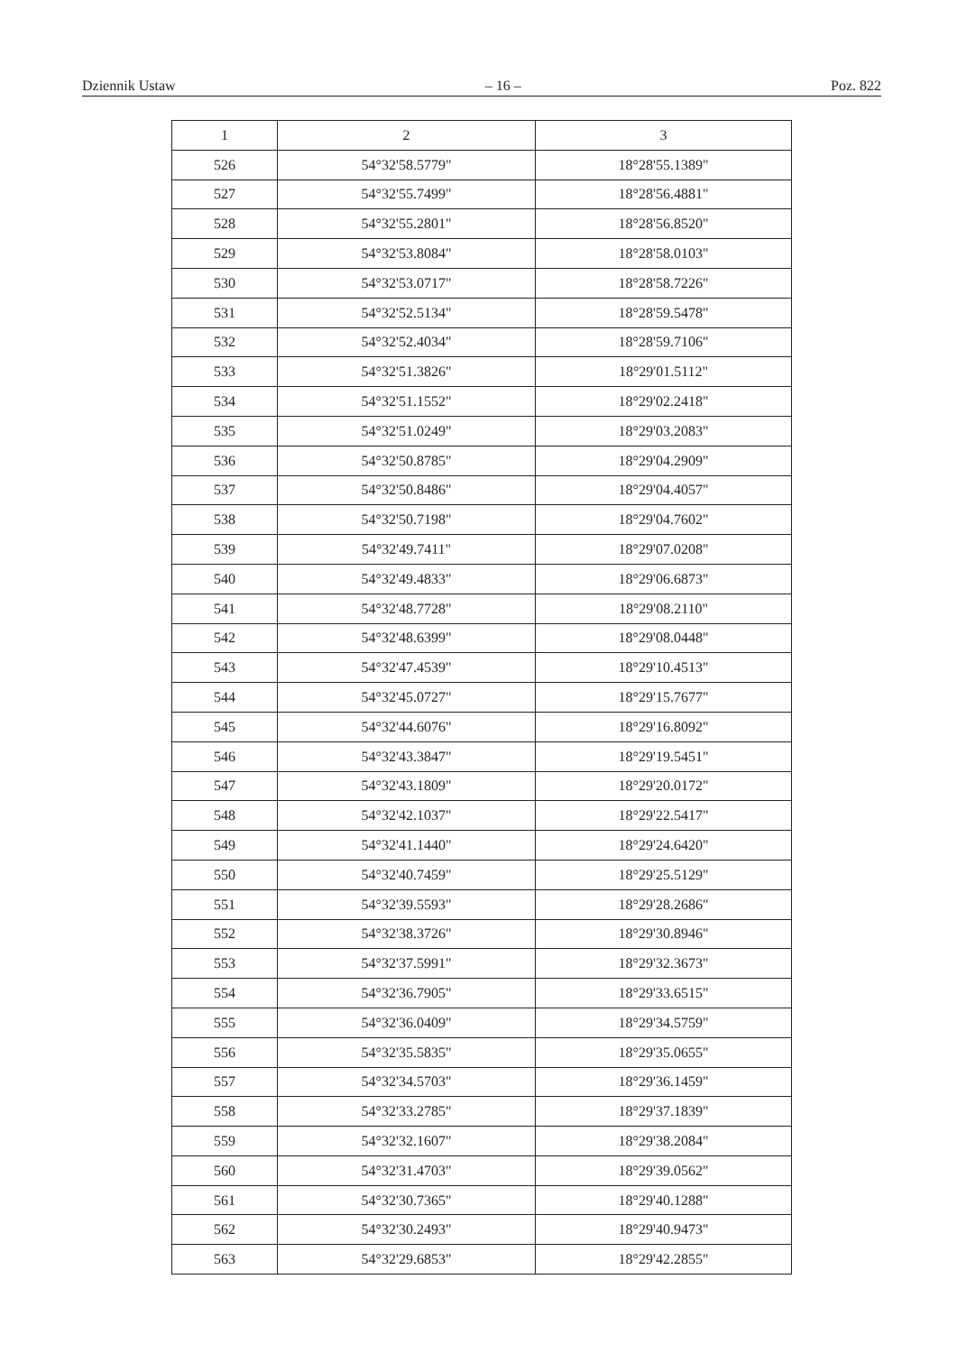Dziennik Ustaw – 16 – Poz. 822
| 1 | 2 | 3 |
| --- | --- | --- |
| 526 | 54°32'58.5779" | 18°28'55.1389" |
| 527 | 54°32'55.7499" | 18°28'56.4881" |
| 528 | 54°32'55.2801" | 18°28'56.8520" |
| 529 | 54°32'53.8084" | 18°28'58.0103" |
| 530 | 54°32'53.0717" | 18°28'58.7226" |
| 531 | 54°32'52.5134" | 18°28'59.5478" |
| 532 | 54°32'52.4034" | 18°28'59.7106" |
| 533 | 54°32'51.3826" | 18°29'01.5112" |
| 534 | 54°32'51.1552" | 18°29'02.2418" |
| 535 | 54°32'51.0249" | 18°29'03.2083" |
| 536 | 54°32'50.8785" | 18°29'04.2909" |
| 537 | 54°32'50.8486" | 18°29'04.4057" |
| 538 | 54°32'50.7198" | 18°29'04.7602" |
| 539 | 54°32'49.7411" | 18°29'07.0208" |
| 540 | 54°32'49.4833" | 18°29'06.6873" |
| 541 | 54°32'48.7728" | 18°29'08.2110" |
| 542 | 54°32'48.6399" | 18°29'08.0448" |
| 543 | 54°32'47.4539" | 18°29'10.4513" |
| 544 | 54°32'45.0727" | 18°29'15.7677" |
| 545 | 54°32'44.6076" | 18°29'16.8092" |
| 546 | 54°32'43.3847" | 18°29'19.5451" |
| 547 | 54°32'43.1809" | 18°29'20.0172" |
| 548 | 54°32'42.1037" | 18°29'22.5417" |
| 549 | 54°32'41.1440" | 18°29'24.6420" |
| 550 | 54°32'40.7459" | 18°29'25.5129" |
| 551 | 54°32'39.5593" | 18°29'28.2686" |
| 552 | 54°32'38.3726" | 18°29'30.8946" |
| 553 | 54°32'37.5991" | 18°29'32.3673" |
| 554 | 54°32'36.7905" | 18°29'33.6515" |
| 555 | 54°32'36.0409" | 18°29'34.5759" |
| 556 | 54°32'35.5835" | 18°29'35.0655" |
| 557 | 54°32'34.5703" | 18°29'36.1459" |
| 558 | 54°32'33.2785" | 18°29'37.1839" |
| 559 | 54°32'32.1607" | 18°29'38.2084" |
| 560 | 54°32'31.4703" | 18°29'39.0562" |
| 561 | 54°32'30.7365" | 18°29'40.1288" |
| 562 | 54°32'30.2493" | 18°29'40.9473" |
| 563 | 54°32'29.6853" | 18°29'42.2855" |